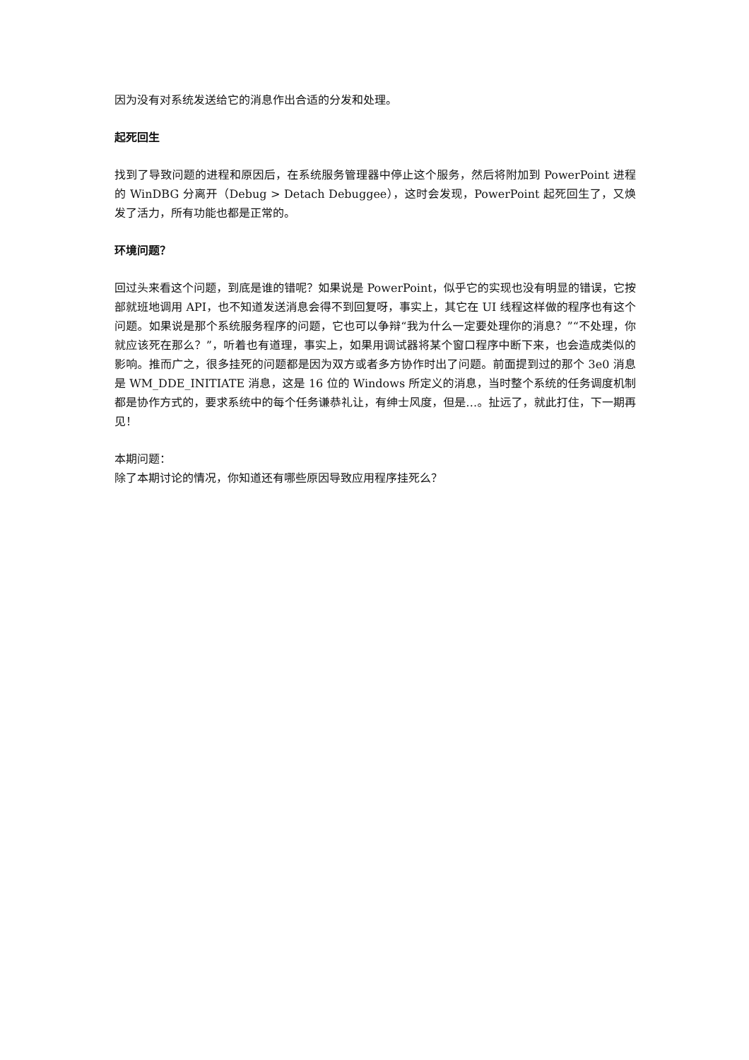因为没有对系统发送给它的消息作出合适的分发和处理。
起死回生
找到了导致问题的进程和原因后，在系统服务管理器中停止这个服务，然后将附加到 PowerPoint 进程的 WinDBG 分离开（Debug > Detach Debuggee），这时会发现，PowerPoint 起死回生了，又焕发了活力，所有功能也都是正常的。
环境问题？
回过头来看这个问题，到底是谁的错呢？如果说是 PowerPoint，似乎它的实现也没有明显的错误，它按部就班地调用 API，也不知道发送消息会得不到回复呀，事实上，其它在 UI 线程这样做的程序也有这个问题。如果说是那个系统服务程序的问题，它也可以争辩“我为什么一定要处理你的消息？”“不处理，你就应该死在那么？”，听着也有道理，事实上，如果用调试器将某个窗口程序中断下来，也会造成类似的影响。推而广之，很多挂死的问题都是因为双方或者多方协作时出了问题。前面提到过的那个 3e0 消息是 WM_DDE_INITIATE 消息，这是 16 位的 Windows 所定义的消息，当时整个系统的任务调度机制都是协作方式的，要求系统中的每个任务谦恭礼让，有绅士风度，但是…。扯远了，就此打住，下一期再见！
本期问题：
除了本期讨论的情况，你知道还有哪些原因导致应用程序挂死么？